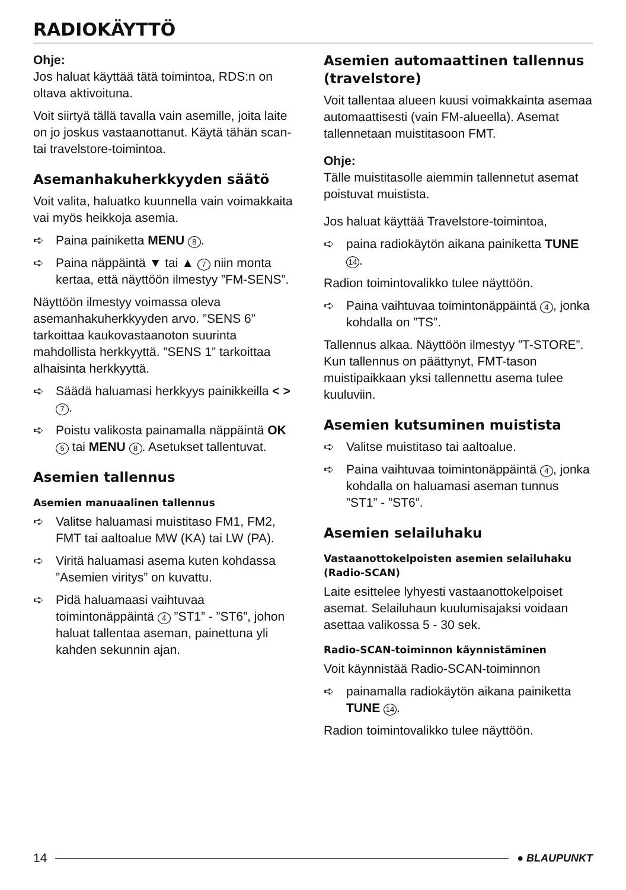RADIOKÄYTTÖ
Ohje:
Jos haluat käyttää tätä toimintoa, RDS:n on oltava aktivoituna.
Voit siirtyä tällä tavalla vain asemille, joita laite on jo joskus vastaanottanut. Käytä tähän scan- tai travelstore-toimintoa.
Asemanhakuherkkyyden säätö
Voit valita, haluatko kuunnella vain voimakkaita vai myös heikkoja asemia.
➪ Paina painiketta MENU 8.
➪ Paina näppäintä ▼ tai ▲ 7 niin monta kertaa, että näyttöön ilmestyy ”FM-SENS”.
Näyttöön ilmestyy voimassa oleva asemanhakuherkkyyden arvo. ”SENS 6” tarkoittaa kaukovastaanoton suurinta mahdollista herkkyyttä. ”SENS 1” tarkoittaa alhaisinta herkkyyttä.
➪ Säädä haluamasi herkkyys painikkeilla < > 7.
➪ Poistu valikosta painamalla näppäintä OK 5 tai MENU 8. Asetukset tallentuvat.
Asemien tallennus
Asemien manuaalinen tallennus
➪ Valitse haluamasi muistitaso FM1, FM2, FMT tai aaltoalue MW (KA) tai LW (PA).
➪ Viritä haluamasi asema kuten kohdassa ”Asemien viritys” on kuvattu.
➪ Pidä haluamaasi vaihtuvaa toimintonäppäintä 4 ”ST1” - ”ST6”, johon haluat tallentaa aseman, painettuna yli kahden sekunnin ajan.
Asemien automaattinen tallennus (travelstore)
Voit tallentaa alueen kuusi voimakkainta asemaa automaattisesti (vain FM-alueella). Asemat tallennetaan muistitasoon FMT.
Ohje:
Tälle muistitasolle aiemmin tallennetut asemat poistuvat muistista.
Jos haluat käyttää Travelstore-toimintoa,
➪ paina radiokäytön aikana painiketta TUNE 14.
Radion toimintovalikko tulee näyttöön.
➪ Paina vaihtuvaa toimintonäppäintä 4, jonka kohdalla on ”TS”.
Tallennus alkaa. Näyttöön ilmestyy ”T-STORE”. Kun tallennus on päättynyt, FMT-tason muistipaikkaan yksi tallennettu asema tulee kuuluviin.
Asemien kutsuminen muistista
➪ Valitse muistitaso tai aaltoalue.
➪ Paina vaihtuvaa toimintonäppäintä 4, jonka kohdalla on haluamasi aseman tunnus ”ST1” - ”ST6”.
Asemien selailuhaku
Vastaanottokelpoisten asemien selailuhaku (Radio-SCAN)
Laite esittelee lyhyesti vastaanottokelpoiset asemat. Selailuhaun kuulumisajaksi voidaan asettaa valikossa 5 - 30 sek.
Radio-SCAN-toiminnon käynnistäminen
Voit käynnistää Radio-SCAN-toiminnon
➪ painamalla radiokäytön aikana painiketta TUNE 14.
Radion toimintovalikko tulee näyttöön.
14 ● BLAUPUNKT